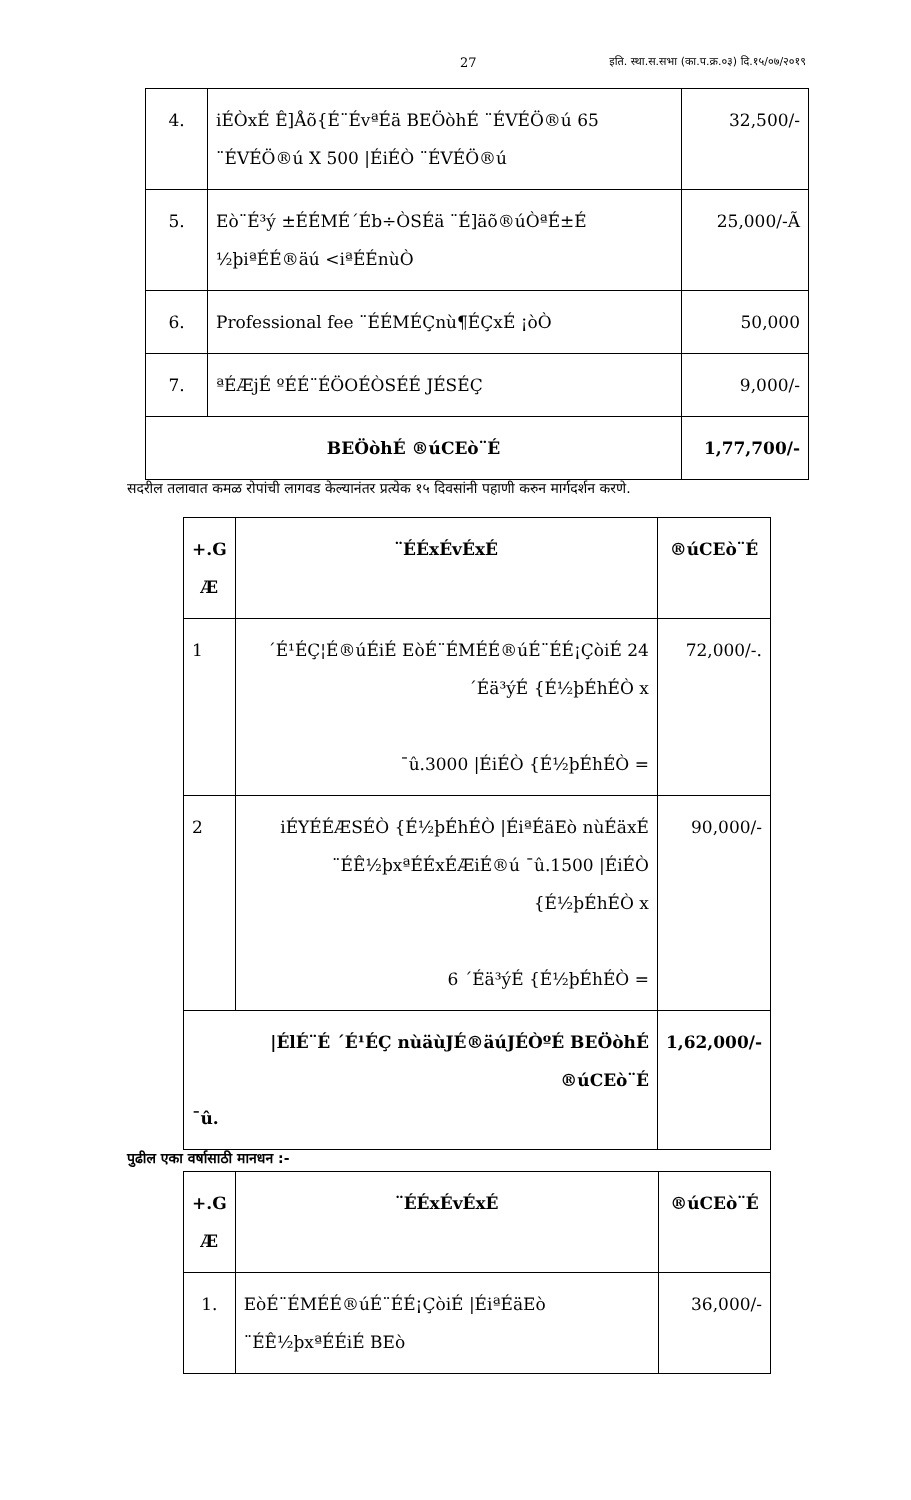27 इति. स्था.स.सभा (का.प.क्र.०३) दि.१५/०७/२०१९
| 4. | iÉÒxÉ Ê]Åõ{É¨ÉvªÉä BEÖòhÉ ¨ÉVÉÖ®ú 65 ¨ÉVÉÖ®ú X 500 /ÉiÉÒ ¨ÉVÉÖ®ú | 32,500/- |
| 5. | Eò¨É³ý ±ÉÉMÉ´Éb÷ÒSÉä ¨É]äõ®úÒªÉ±É ½þiªÉÉ®äú <iªÉÉnùÒ | 25,000/-Ã |
| 6. | Professional fee ¨ÉÉMÉÇnù¶ÉÇxÉ ¡òÒ | 50,000 |
| 7. | ªÉÆjÉ ºÉÉ¨ÉÖOÉÒSÉÉ JÉSÉÇ | 9,000/- |
| BEÖòhÉ ®úCEò¨É | | 1,77,700/- |
सदरील तलावात कमळ रोपांची लागवड केल्यानंतर प्रत्येक १५ दिवसांनी पहाणी करुन मार्गदर्शन करणे.
| +.G Æ | ¨ÉÉxÉvÉxÉ | ®úCEò¨É |
| --- | --- | --- |
| 1 | ´É¹ÉÇ¦É®úÉiÉ EòÉ¨ÉMÉÉ®úÉ¨ÉÉ¡ÇòiÉ 24 ´Éä³ýÉ {É½þÉhÉÒ x ¯û.3000 /ÉiÉÒ {É½þÉhÉÒ = | 72,000/-. |
| 2 | iÉYÉÉÆSÉÒ {É½þÉhÉÒ /ÉiªÉäEò nùÉäxÉ ¨ÉÊ½þxªÉÉxÉÆiÉ®ú ¯û.1500 /ÉiÉÒ {É½þÉhÉÒ x 6 ´Éä³ýÉ {É½þÉhÉÒ = | 90,000/- |
| /ÉlÉ¨É ´É¹ÉÇ nùäùJÉ®äúJÉÒºÉ BEÖòhÉ ®úCEò¨É ¯û. | | 1,62,000/- |
पुढील एका वर्षासाठी मानधन :-
| +.G Æ | ¨ÉÉxÉvÉxÉ | ®úCEò¨É |
| --- | --- | --- |
| 1. | EòÉ¨ÉMÉÉ®úÉ¨ÉÉ¡ÇòiÉ /ÉiªÉäEò ¨ÉÊ½þxªÉÉiÉ BEò | 36,000/- |